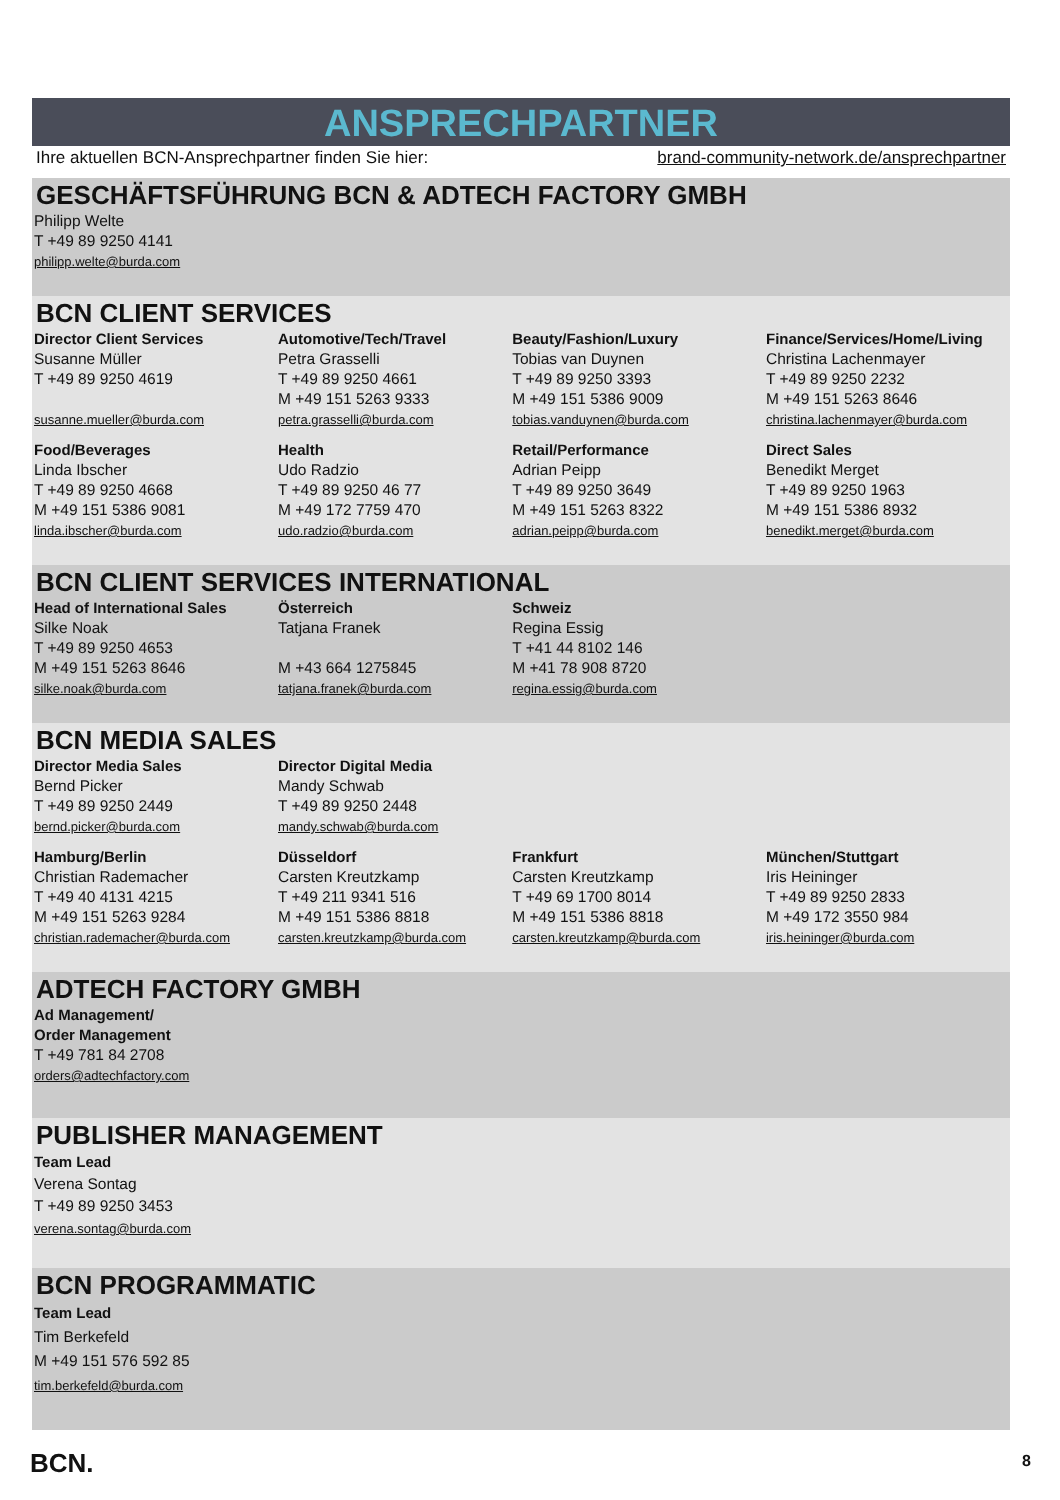ANSPRECHPARTNER
Ihre aktuellen BCN-Ansprechpartner finden Sie hier: brand-community-network.de/ansprechpartner
GESCHÄFTSFÜHRUNG BCN & ADTECH FACTORY GMBH
| Philipp Welte T +49 89 9250 4141 philipp.welte@burda.com |
BCN CLIENT SERVICES
| Director Client Services Susanne Müller T +49 89 9250 4619 susanne.mueller@burda.com | Automotive/Tech/Travel Petra Grasselli T +49 89 9250 4661 M +49 151 5263 9333 petra.grasselli@burda.com | Beauty/Fashion/Luxury Tobias van Duynen T +49 89 9250 3393 M +49 151 5386 9009 tobias.vanduynen@burda.com | Finance/Services/Home/Living Christina Lachenmayer T +49 89 9250 2232 M +49 151 5263 8646 christina.lachenmayer@burda.com |
| Food/Beverages Linda Ibscher T +49 89 9250 4668 M +49 151 5386 9081 linda.ibscher@burda.com | Health Udo Radzio T +49 89 9250 46 77 M +49 172 7759 470 udo.radzio@burda.com | Retail/Performance Adrian Peipp T +49 89 9250 3649 M +49 151 5263 8322 adrian.peipp@burda.com | Direct Sales Benedikt Merget T +49 89 9250 1963 M +49 151 5386 8932 benedikt.merget@burda.com |
BCN CLIENT SERVICES INTERNATIONAL
| Head of International Sales Silke Noak T +49 89 9250 4653 M +49 151 5263 8646 silke.noak@burda.com | Österreich Tatjana Franek M +43 664 1275845 tatjana.franek@burda.com | Schweiz Regina Essig T +41 44 8102 146 M +41 78 908 8720 regina.essig@burda.com | |
BCN MEDIA SALES
| Director Media Sales Bernd Picker T +49 89 9250 2449 bernd.picker@burda.com | Director Digital Media Mandy Schwab T +49 89 9250 2448 mandy.schwab@burda.com | | |
| Hamburg/Berlin Christian Rademacher T +49 40 4131 4215 M +49 151 5263 9284 christian.rademacher@burda.com | Düsseldorf Carsten Kreutzkamp T +49 211 9341 516 M +49 151 5386 8818 carsten.kreutzkamp@burda.com | Frankfurt Carsten Kreutzkamp T +49 69 1700 8014 M +49 151 5386 8818 carsten.kreutzkamp@burda.com | München/Stuttgart Iris Heininger T +49 89 9250 2833 M +49 172 3550 984 iris.heininger@burda.com |
ADTECH FACTORY GMBH
| Ad Management/ Order Management T +49 781 84 2708 orders@adtechfactory.com |
PUBLISHER MANAGEMENT
| Team Lead Verena Sontag T +49 89 9250 3453 verena.sontag@burda.com |
BCN PROGRAMMATIC
| Team Lead Tim Berkefeld M +49 151 576 592 85 tim.berkefeld@burda.com |
BCN. 8